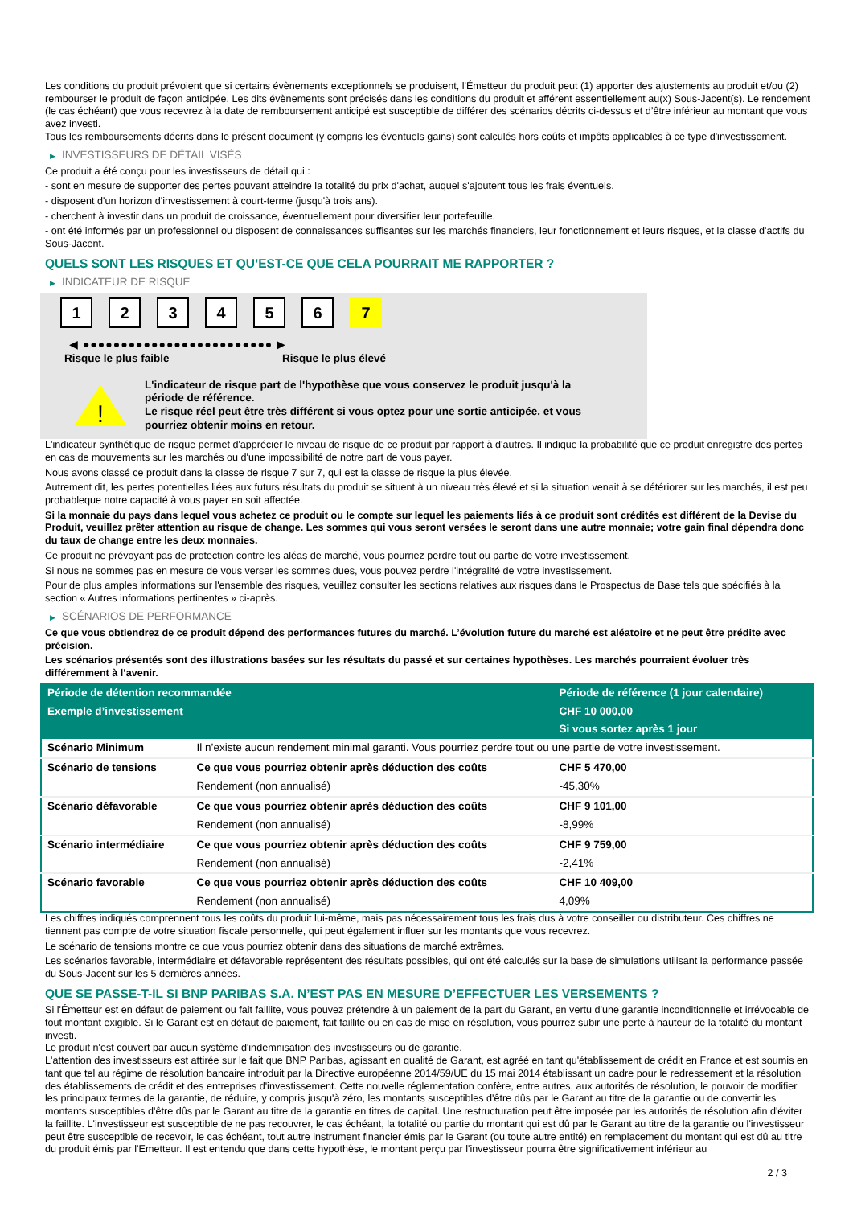Les conditions du produit prévoient que si certains évènements exceptionnels se produisent, l'Émetteur du produit peut (1) apporter des ajustements au produit et/ou (2) rembourser le produit de façon anticipée. Les dits évènements sont précisés dans les conditions du produit et afférent essentiellement au(x) Sous-Jacent(s). Le rendement (le cas échéant) que vous recevrez à la date de remboursement anticipé est susceptible de différer des scénarios décrits ci-dessus et d’être inférieur au montant que vous avez investi.
Tous les remboursements décrits dans le présent document (y compris les éventuels gains) sont calculés hors coûts et impôts applicables à ce type d'investissement.
▶ INVESTISSEURS DE DÉTAIL VISÉS
Ce produit a été conçu pour les investisseurs de détail qui :
- sont en mesure de supporter des pertes pouvant atteindre la totalité du prix d'achat, auquel s'ajoutent tous les frais éventuels.
- disposent d'un horizon d'investissement à court-terme (jusqu'à trois ans).
- cherchent à investir dans un produit de croissance, éventuellement pour diversifier leur portefeuille.
- ont été informés par un professionnel ou disposent de connaissances suffisantes sur les marchés financiers, leur fonctionnement et leurs risques, et la classe d'actifs du Sous-Jacent.
QUELS SONT LES RISQUES ET QU’EST-CE QUE CELA POURRAIT ME RAPPORTER ?
▶ INDICATEUR DE RISQUE
1 2 3 4 5 6 7
◀ ●●●●●●●●●●●●●●●●●●●●●●●●● ▶
Risque le plus faible Risque le plus élevé
!
L'indicateur de risque part de l'hypothèse que vous conservez le produit jusqu'à la période de référence.
Le risque réel peut être très différent si vous optez pour une sortie anticipée, et vous pourriez obtenir moins en retour.
L'indicateur synthétique de risque permet d'apprécier le niveau de risque de ce produit par rapport à d'autres. Il indique la probabilité que ce produit enregistre des pertes en cas de mouvements sur les marchés ou d'une impossibilité de notre part de vous payer.
Nous avons classé ce produit dans la classe de risque 7 sur 7, qui est la classe de risque la plus élevée.
Autrement dit, les pertes potentielles liées aux futurs résultats du produit se situent à un niveau très élevé et si la situation venait à se détériorer sur les marchés, il est peu probableque notre capacité à vous payer en soit affectée.
Si la monnaie du pays dans lequel vous achetez ce produit ou le compte sur lequel les paiements liés à ce produit sont crédités est différent de la Devise du Produit, veuillez prêter attention au risque de change. Les sommes qui vous seront versées le seront dans une autre monnaie; votre gain final dépendra donc du taux de change entre les deux monnaies.
Ce produit ne prévoyant pas de protection contre les aléas de marché, vous pourriez perdre tout ou partie de votre investissement.
Si nous ne sommes pas en mesure de vous verser les sommes dues, vous pouvez perdre l'intégralité de votre investissement.
Pour de plus amples informations sur l'ensemble des risques, veuillez consulter les sections relatives aux risques dans le Prospectus de Base tels que spécifiés à la section « Autres informations pertinentes » ci-après.
▶ SCÉNARIOS DE PERFORMANCE
Ce que vous obtiendrez de ce produit dépend des performances futures du marché. L’évolution future du marché est aléatoire et ne peut être prédite avec précision.
Les scénarios présentés sont des illustrations basées sur les résultats du passé et sur certaines hypothèses. Les marchés pourraient évoluer très différemment à l’avenir.
| Période de détention recommandée | | Période de référence (1 jour calendaire) |
| --- | --- | --- |
| Exemple d’investissement | | CHF 10 000,00 |
| | | Si vous sortez après 1 jour |
| Scénario Minimum | Il n’existe aucun rendement minimal garanti. Vous pourriez perdre tout ou une partie de votre investissement. | |
| Scénario de tensions | Ce que vous pourriez obtenir après déduction des coûts | CHF 5 470,00 |
| | Rendement (non annualisé) | -45,30% |
| Scénario défavorable | Ce que vous pourriez obtenir après déduction des coûts | CHF 9 101,00 |
| | Rendement (non annualisé) | -8,99% |
| Scénario intermédiaire | Ce que vous pourriez obtenir après déduction des coûts | CHF 9 759,00 |
| | Rendement (non annualisé) | -2,41% |
| Scénario favorable | Ce que vous pourriez obtenir après déduction des coûts | CHF 10 409,00 |
| | Rendement (non annualisé) | 4,09% |
Les chiffres indiqués comprennent tous les coûts du produit lui-même, mais pas nécessairement tous les frais dus à votre conseiller ou distributeur. Ces chiffres ne tiennent pas compte de votre situation fiscale personnelle, qui peut également influer sur les montants que vous recevrez.
Le scénario de tensions montre ce que vous pourriez obtenir dans des situations de marché extrêmes.
Les scénarios favorable, intermédiaire et défavorable représentent des résultats possibles, qui ont été calculés sur la base de simulations utilisant la performance passée du Sous-Jacent sur les 5 dernières années.
QUE SE PASSE-T-IL SI BNP PARIBAS S.A. N’EST PAS EN MESURE D’EFFECTUER LES VERSEMENTS ?
Si l'Émetteur est en défaut de paiement ou fait faillite, vous pouvez prétendre à un paiement de la part du Garant, en vertu d'une garantie inconditionnelle et irrévocable de tout montant exigible. Si le Garant est en défaut de paiement, fait faillite ou en cas de mise en résolution, vous pourrez subir une perte à hauteur de la totalité du montant investi.
Le produit n'est couvert par aucun système d'indemnisation des investisseurs ou de garantie.
L'attention des investisseurs est attirée sur le fait que BNP Paribas, agissant en qualité de Garant, est agréé en tant qu'établissement de crédit en France et est soumis en tant que tel au régime de résolution bancaire introduit par la Directive européenne 2014/59/UE du 15 mai 2014 établissant un cadre pour le redressement et la résolution des établissements de crédit et des entreprises d'investissement. Cette nouvelle réglementation confère, entre autres, aux autorités de résolution, le pouvoir de modifier les principaux termes de la garantie, de réduire, y compris jusqu'à zéro, les montants susceptibles d'être dûs par le Garant au titre de la garantie ou de convertir les montants susceptibles d'être dûs par le Garant au titre de la garantie en titres de capital. Une restructuration peut être imposée par les autorités de résolution afin d'éviter la faillite. L'investisseur est susceptible de ne pas recouvrer, le cas échéant, la totalité ou partie du montant qui est dû par le Garant au titre de la garantie ou l'investisseur peut être susceptible de recevoir, le cas échéant, tout autre instrument financier émis par le Garant (ou toute autre entité) en remplacement du montant qui est dû au titre du produit émis par l'Emetteur. Il est entendu que dans cette hypothèse, le montant perçu par l'investisseur pourra être significativement inférieur au
2 / 3